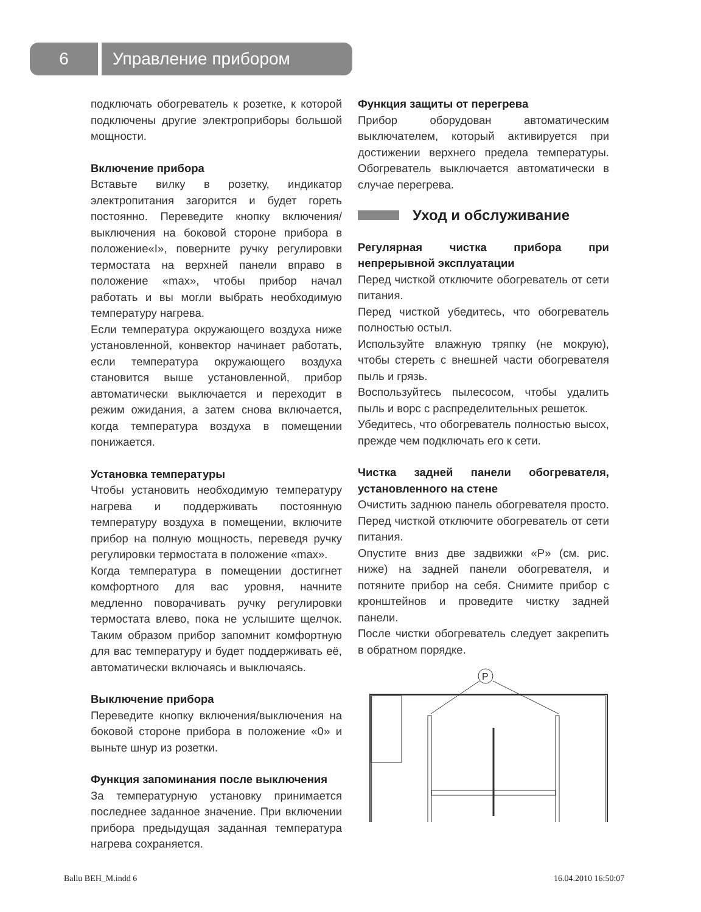6
Управление прибором
подключать обогреватель к розетке, к которой подключены другие электроприборы большой мощности.
Включение прибора
Вставьте вилку в розетку, индикатор электропитания загорится и будет гореть постоянно. Переведите кнопку включения/выключения на боковой стороне прибора в положение«I», поверните ручку регулировки термостата на верхней панели вправо в положение «max», чтобы прибор начал работать и вы могли выбрать необходимую температуру нагрева.
Если температура окружающего воздуха ниже установленной, конвектор начинает работать, если температура окружающего воздуха становится выше установленной, прибор автоматически выключается и переходит в режим ожидания, а затем снова включается, когда температура воздуха в помещении понижается.
Установка температуры
Чтобы установить необходимую температуру нагрева и поддерживать постоянную температуру воздуха в помещении, включите прибор на полную мощность, переведя ручку регулировки термостата в положение «max».
Когда температура в помещении достигнет комфортного для вас уровня, начните медленно поворачивать ручку регулировки термостата влево, пока не услышите щелчок. Таким образом прибор запомнит комфортную для вас температуру и будет поддерживать её, автоматически включаясь и выключаясь.
Выключение прибора
Переведите кнопку включения/выключения на боковой стороне прибора в положение «0» и выньте шнур из розетки.
Функция запоминания после выключения
За температурную установку принимается последнее заданное значение. При включении прибора предыдущая заданная температура нагрева сохраняется.
Функция защиты от перегрева
Прибор оборудован автоматическим выключателем, который активируется при достижении верхнего предела температуры. Обогреватель выключается автоматически в случае перегрева.
Уход и обслуживание
Регулярная чистка прибора при непрерывной эксплуатации
Перед чисткой отключите обогреватель от сети питания.
Перед чисткой убедитесь, что обогреватель полностью остыл.
Используйте влажную тряпку (не мокрую), чтобы стереть с внешней части обогревателя пыль и грязь.
Воспользуйтесь пылесосом, чтобы удалить пыль и ворс с распределительных решеток.
Убедитесь, что обогреватель полностью высох, прежде чем подключать его к сети.
Чистка задней панели обогревателя, установленного на стене
Очистить заднюю панель обогревателя просто. Перед чисткой отключите обогреватель от сети питания.
Опустите вниз две задвижки «P» (см. рис. ниже) на задней панели обогревателя, и потяните прибор на себя. Снимите прибор с кронштейнов и проведите чистку задней панели.
После чистки обогреватель следует закрепить в обратном порядке.
P
Ballu BEH_M.indd 6 16.04.2010 16:50:07